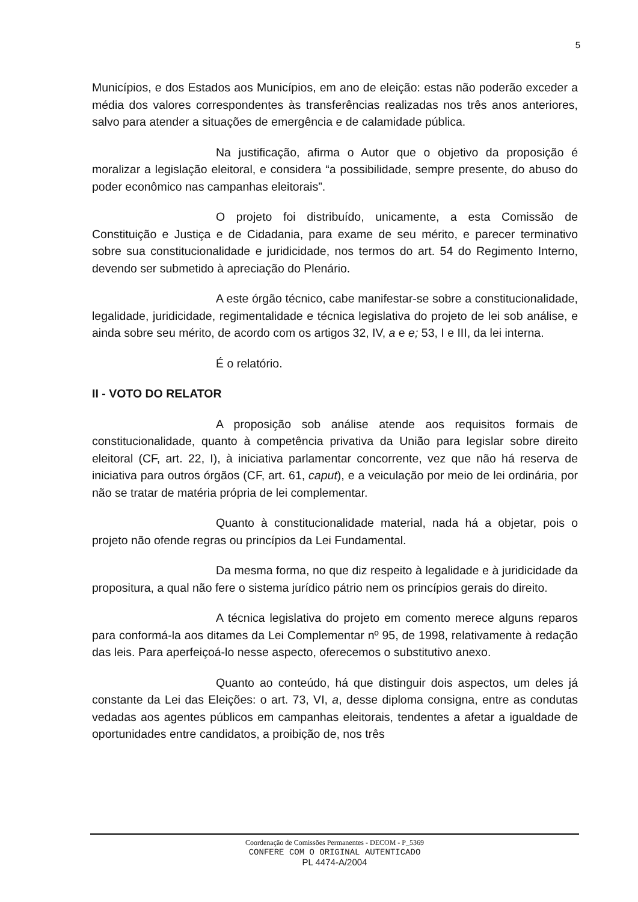5
Municípios, e dos Estados aos Municípios, em ano de eleição: estas não poderão exceder a média dos valores correspondentes às transferências realizadas nos três anos anteriores, salvo para atender a situações de emergência e de calamidade pública.
Na justificação, afirma o Autor que o objetivo da proposição é moralizar a legislação eleitoral, e considera “a possibilidade, sempre presente, do abuso do poder econômico nas campanhas eleitorais”.
O projeto foi distribuído, unicamente, a esta Comissão de Constituição e Justiça e de Cidadania, para exame de seu mérito, e parecer terminativo sobre sua constitucionalidade e juridicidade, nos termos do art. 54 do Regimento Interno, devendo ser submetido à apreciação do Plenário.
A este órgão técnico, cabe manifestar-se sobre a constitucionalidade, legalidade, juridicidade, regimentalidade e técnica legislativa do projeto de lei sob análise, e ainda sobre seu mérito, de acordo com os artigos 32, IV, a e e; 53, I e III, da lei interna.
É o relatório.
II - VOTO DO RELATOR
A proposição sob análise atende aos requisitos formais de constitucionalidade, quanto à competência privativa da União para legislar sobre direito eleitoral (CF, art. 22, I), à iniciativa parlamentar concorrente, vez que não há reserva de iniciativa para outros órgãos (CF, art. 61, caput), e a veiculação por meio de lei ordinária, por não se tratar de matéria própria de lei complementar.
Quanto à constitucionalidade material, nada há a objetar, pois o projeto não ofende regras ou princípios da Lei Fundamental.
Da mesma forma, no que diz respeito à legalidade e à juridicidade da propositura, a qual não fere o sistema jurídico pátrio nem os princípios gerais do direito.
A técnica legislativa do projeto em comento merece alguns reparos para conformá-la aos ditames da Lei Complementar nº 95, de 1998, relativamente à redação das leis. Para aperfeiçoá-lo nesse aspecto, oferecemos o substitutivo anexo.
Quanto ao conteúdo, há que distinguir dois aspectos, um deles já constante da Lei das Eleições: o art. 73, VI, a, desse diploma consigna, entre as condutas vedadas aos agentes públicos em campanhas eleitorais, tendentes a afetar a igualdade de oportunidades entre candidatos, a proibição de, nos três
Coordenação de Comissões Permanentes - DECOM - P_5369
CONFERE COM O ORIGINAL AUTENTICADO
PL 4474-A/2004